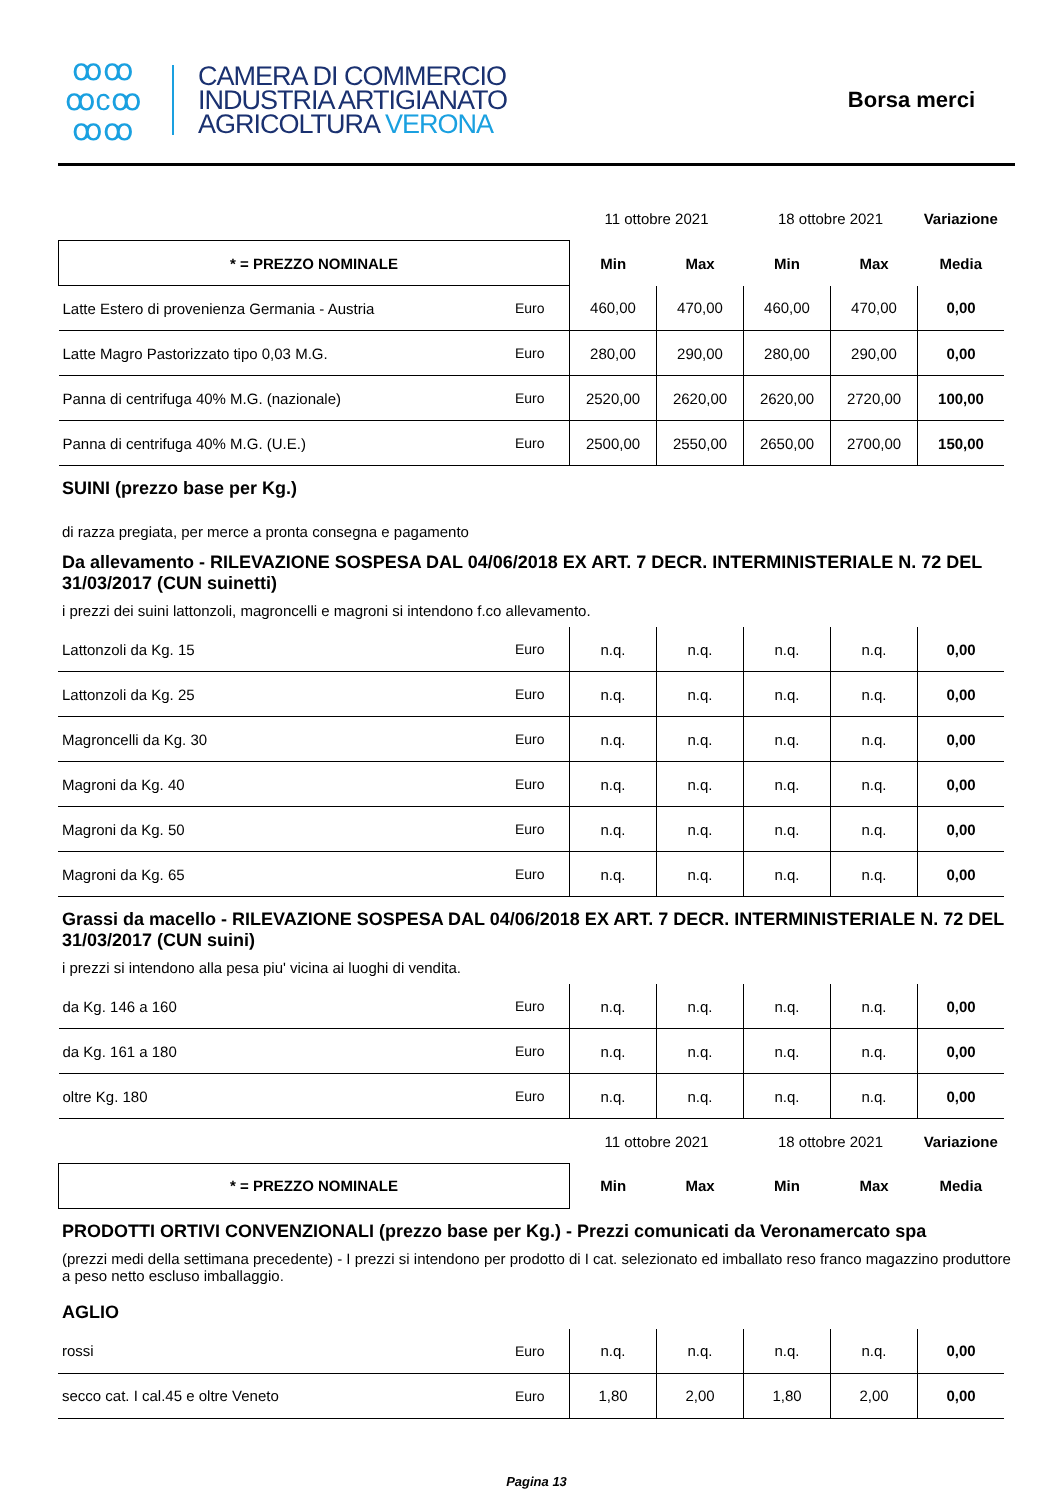ꝏꝏ
ꝏcꝏ
ꝏꝏ
CAMERA DI COMMERCIO
INDUSTRIA ARTIGIANATO
AGRICOLTURA VERONA
Borsa merci
| | | 11 ottobre 2021 | | 18 ottobre 2021 | | Variazione |
| * = PREZZO NOMINALE | | Min | Max | Min | Max | Media |
| Latte Estero di provenienza Germania - Austria | Euro | 460,00 | 470,00 | 460,00 | 470,00 | 0,00 |
| Latte Magro Pastorizzato tipo 0,03 M.G. | Euro | 280,00 | 290,00 | 280,00 | 290,00 | 0,00 |
| Panna di centrifuga 40% M.G. (nazionale) | Euro | 2520,00 | 2620,00 | 2620,00 | 2720,00 | 100,00 |
| Panna di centrifuga 40% M.G. (U.E.) | Euro | 2500,00 | 2550,00 | 2650,00 | 2700,00 | 150,00 |
SUINI (prezzo base per Kg.)
di razza pregiata, per merce a pronta consegna e pagamento
Da allevamento - RILEVAZIONE SOSPESA DAL 04/06/2018 EX ART. 7 DECR. INTERMINISTERIALE N. 72 DEL 31/03/2017 (CUN suinetti)
i prezzi dei suini lattonzoli, magroncelli e magroni si intendono f.co allevamento.
| Lattonzoli da Kg. 15 | Euro | n.q. | n.q. | n.q. | n.q. | 0,00 |
| Lattonzoli da Kg. 25 | Euro | n.q. | n.q. | n.q. | n.q. | 0,00 |
| Magroncelli da Kg. 30 | Euro | n.q. | n.q. | n.q. | n.q. | 0,00 |
| Magroni da Kg. 40 | Euro | n.q. | n.q. | n.q. | n.q. | 0,00 |
| Magroni da Kg. 50 | Euro | n.q. | n.q. | n.q. | n.q. | 0,00 |
| Magroni da Kg. 65 | Euro | n.q. | n.q. | n.q. | n.q. | 0,00 |
Grassi da macello - RILEVAZIONE SOSPESA DAL 04/06/2018 EX ART. 7 DECR. INTERMINISTERIALE N. 72 DEL 31/03/2017 (CUN suini)
i prezzi si intendono alla pesa piu' vicina ai luoghi di vendita.
| da Kg. 146 a 160 | Euro | n.q. | n.q. | n.q. | n.q. | 0,00 |
| da Kg. 161 a 180 | Euro | n.q. | n.q. | n.q. | n.q. | 0,00 |
| oltre Kg. 180 | Euro | n.q. | n.q. | n.q. | n.q. | 0,00 |
| | | 11 ottobre 2021 | | 18 ottobre 2021 | | Variazione |
| * = PREZZO NOMINALE | | Min | Max | Min | Max | Media |
PRODOTTI ORTIVI CONVENZIONALI (prezzo base per Kg.) - Prezzi comunicati da Veronamercato spa
(prezzi medi della settimana precedente) - I prezzi si intendono per prodotto di I cat. selezionato ed imballato reso franco magazzino produttore a peso netto escluso imballaggio.
AGLIO
| rossi | Euro | n.q. | n.q. | n.q. | n.q. | 0,00 |
| secco cat. I cal.45 e oltre Veneto | Euro | 1,80 | 2,00 | 1,80 | 2,00 | 0,00 |
Pagina 13